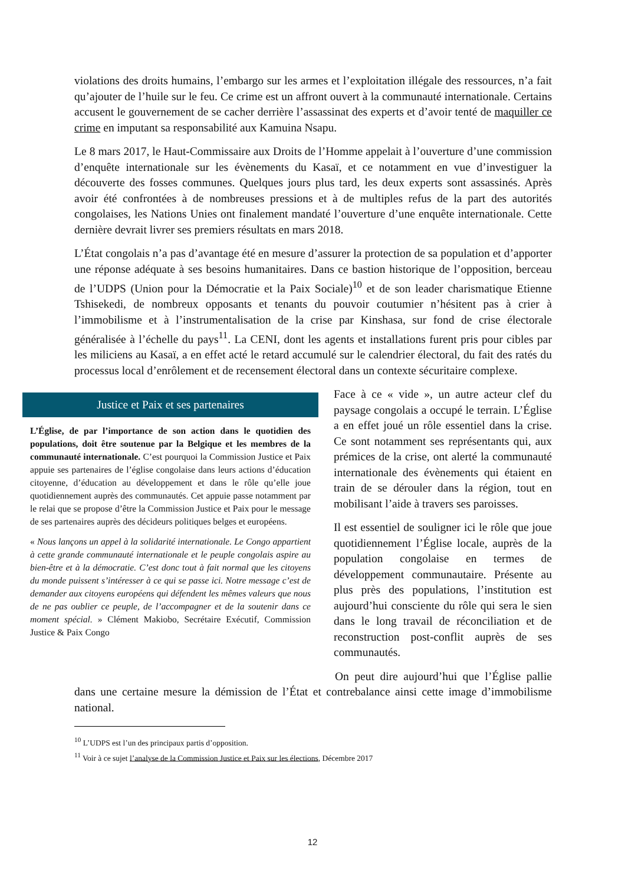violations des droits humains, l’embargo sur les armes et l’exploitation illégale des ressources, n’a fait qu’ajouter de l’huile sur le feu. Ce crime est un affront ouvert à la communauté internationale. Certains accusent le gouvernement de se cacher derrière l’assassinat des experts et d’avoir tenté de maquiller ce crime en imputant sa responsabilité aux Kamuina Nsapu.
Le 8 mars 2017, le Haut-Commissaire aux Droits de l’Homme appelait à l’ouverture d’une commission d’enquête internationale sur les évènements du Kasaï, et ce notamment en vue d’investiguer la découverte des fosses communes. Quelques jours plus tard, les deux experts sont assassinés. Après avoir été confrontées à de nombreuses pressions et à de multiples refus de la part des autorités congolaises, les Nations Unies ont finalement mandaté l’ouverture d’une enquête internationale. Cette dernière devrait livrer ses premiers résultats en mars 2018.
L’État congolais n’a pas d’avantage été en mesure d’assurer la protection de sa population et d’apporter une réponse adéquate à ses besoins humanitaires. Dans ce bastion historique de l’opposition, berceau de l’UDPS (Union pour la Démocratie et la Paix Sociale)<sup>10</sup> et de son leader charismatique Etienne Tshisekedi, de nombreux opposants et tenants du pouvoir coutumier n’hésitent pas à crier à l’immobilisme et à l’instrumentalisation de la crise par Kinshasa, sur fond de crise électorale généralisée à l’échelle du pays<sup>11</sup>. La CENI, dont les agents et installations furent pris pour cibles par les miliciens au Kasaï, a en effet acté le retard accumulé sur le calendrier électoral, du fait des ratés du processus local d’enrôlement et de recensement électoral dans un contexte sécuritaire complexe.
Justice et Paix et ses partenaires
L’Église, de par l’importance de son action dans le quotidien des populations, doit être soutenue par la Belgique et les membres de la communauté internationale. C’est pourquoi la Commission Justice et Paix appuie ses partenaires de l’église congolaise dans leurs actions d’éducation citoyenne, d’éducation au développement et dans le rôle qu’elle joue quotidiennement auprès des communautés. Cet appuie passe notamment par le relai que se propose d’être la Commission Justice et Paix pour le message de ses partenaires auprès des décideurs politiques belges et européens.
« Nous lançons un appel à la solidarité internationale. Le Congo appartient à cette grande communauté internationale et le peuple congolais aspire au bien-être et à la démocratie. C’est donc tout à fait normal que les citoyens du monde puissent s’intéresser à ce qui se passe ici. Notre message c’est de demander aux citoyens européens qui défendent les mêmes valeurs que nous de ne pas oublier ce peuple, de l’accompagner et de la soutenir dans ce moment spécial. » Clément Makiobo, Secrétaire Exécutif, Commission Justice & Paix Congo
Face à ce « vide », un autre acteur clef du paysage congolais a occupé le terrain. L’Église a en effet joué un rôle essentiel dans la crise. Ce sont notamment ses représentants qui, aux prémices de la crise, ont alerté la communauté internationale des évènements qui étaient en train de se dérouler dans la région, tout en mobilisant l’aide à travers ses paroisses.
Il est essentiel de souligner ici le rôle que joue quotidiennement l’Église locale, auprès de la population congolaise en termes de développement communautaire. Présente au plus près des populations, l’institution est aujourd’hui consciente du rôle qui sera le sien dans le long travail de réconciliation et de reconstruction post-conflit auprès de ses communautés.
On peut dire aujourd’hui que l’Église pallie dans une certaine mesure la démission de l’État et contrebalance ainsi cette image d’immobilisme national.
<sup>10</sup> L’UDPS est l’un des principaux partis d’opposition.
<sup>11</sup> Voir à ce sujet l’analyse de la Commission Justice et Paix sur les élections, Décembre 2017
12